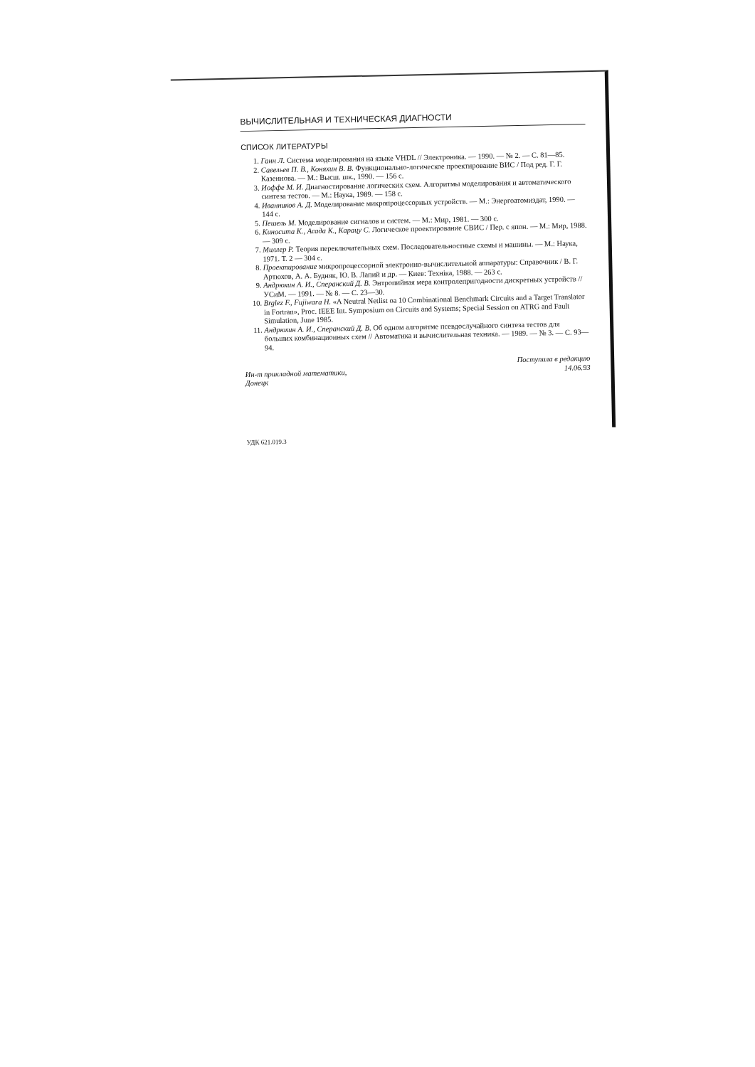ВЫЧИСЛИТЕЛЬНАЯ И ТЕХНИЧЕСКАЯ ДИАГНОСТИ
СПИСОК ЛИТЕРАТУРЫ
1. Ганн Л. Система моделирования на языке VHDL // Электроника. — 1990. — № 2. — С. 81—85.
2. Савельев П. В., Коняхин В. В. Функционально-логическое проектирование ВИС / Под ред. Г. Г. Казеннова. — М.: Высш. шк., 1990. — 156 с.
3. Иоффе М. И. Диагностирование логических схем. Алгоритмы моделирования и автоматического синтеза тестов. — М.: Наука, 1989. — 158 с.
4. Иванников А. Д. Моделирование микропроцессорных устройств. — М.: Энергоатомиздат, 1990. — 144 с.
5. Пешель М. Моделирование сигналов и систем. — М.: Мир, 1981. — 300 с.
6. Киносита К., Асада К., Карацу С. Логическое проектирование СВИС / Пер. с япон. — М.: Мир, 1988. — 309 с.
7. Миллер Р. Теория переключательных схем. Последовательностные схемы и машины. — М.: Наука, 1971. Т. 2 — 304 с.
8. Проектирование микропроцессорной электронно-вычислительной аппаратуры: Справочник / В. Г. Артюхов, А. А. Будняк, Ю. В. Лапий и др. — Киев: Техніка, 1988. — 263 с.
9. Андрюхин А. И., Сперанский Д. В. Энтропийная мера контролепригодности дискретных устройств // УСиМ. — 1991. — № 8. — С. 23—30.
10. Brglez F., Fujiwara H. «A Neutral Netlist oa 10 Combinational Benchmark Circuits and a Target Translator in Fortran», Proc. IEEE Int. Symposium on Circuits and Systems; Special Session on ATRG and Fault Simulation, June 1985.
11. Андрюхин А. И., Сперанский Д. В. Об одном алгоритме псевдослучайного синтеза тестов для больших комбинационных схем // Автоматика и вычислительная техника. — 1989. — № 3. — С. 93—94.
Ин-т прикладной математики,
Донецк
Поступила в редакцию
14.06.93
УДК 621.019.3